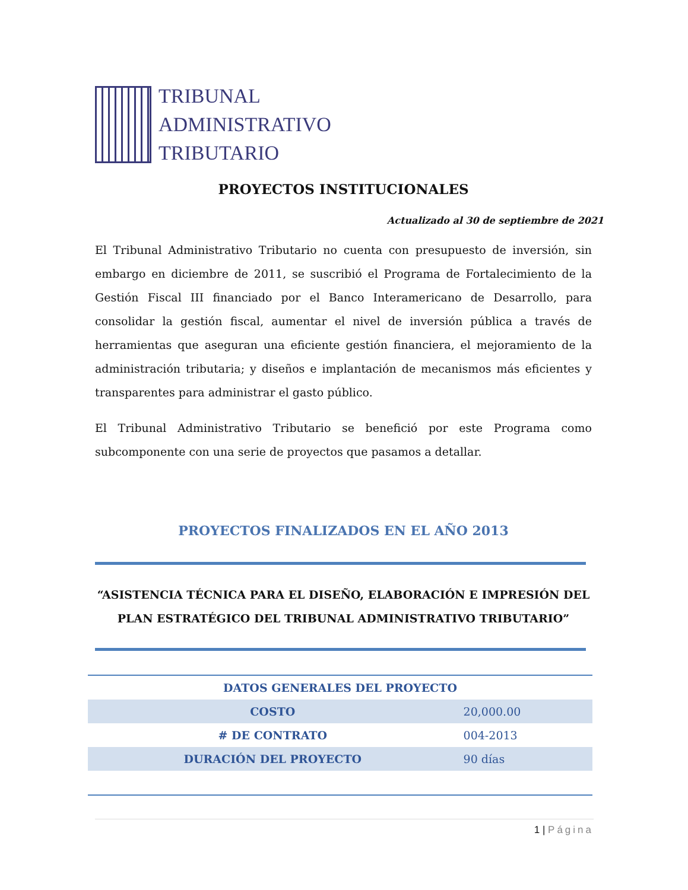TRIBUNAL
ADMINISTRATIVO
TRIBUTARIO
PROYECTOS INSTITUCIONALES
Actualizado al 30 de septiembre de 2021
El Tribunal Administrativo Tributario no cuenta con presupuesto de inversión, sin embargo en diciembre de 2011, se suscribió el Programa de Fortalecimiento de la Gestión Fiscal III financiado por el Banco Interamericano de Desarrollo, para consolidar la gestión fiscal, aumentar el nivel de inversión pública a través de herramientas que aseguran una eficiente gestión financiera, el mejoramiento de la administración tributaria; y diseños e implantación de mecanismos más eficientes y transparentes para administrar el gasto público.
El Tribunal Administrativo Tributario se benefició por este Programa como subcomponente con una serie de proyectos que pasamos a detallar.
PROYECTOS FINALIZADOS EN EL AÑO 2013
“ASISTENCIA TÉCNICA PARA EL DISEÑO, ELABORACIÓN E IMPRESIÓN DEL PLAN ESTRATÉGICO DEL TRIBUNAL ADMINISTRATIVO TRIBUTARIO”
| DATOS GENERALES DEL PROYECTO | |
| --- | --- |
| COSTO | 20,000.00 |
| # DE CONTRATO | 004-2013 |
| DURACIÓN DEL PROYECTO | 90 días |
1 | Página